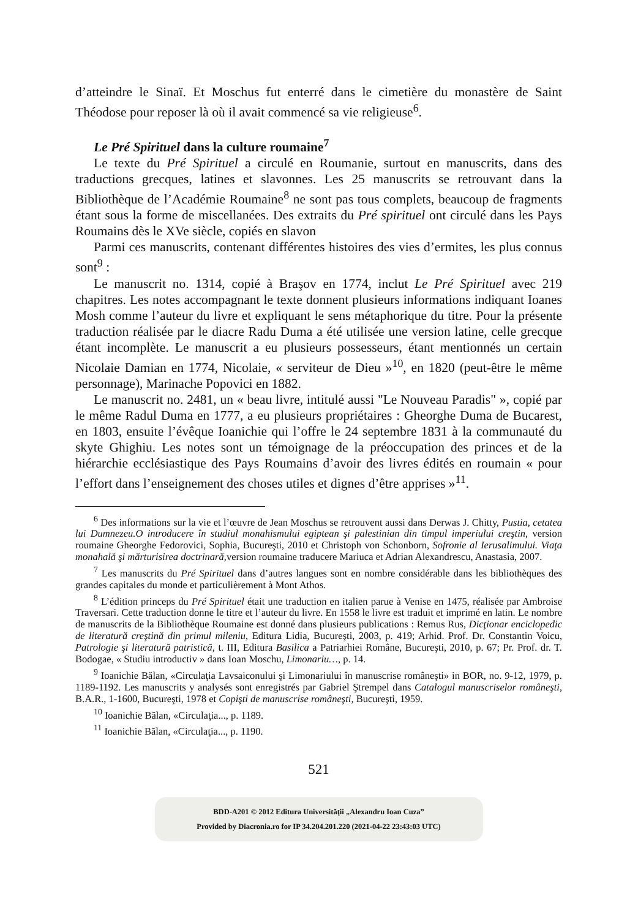d’atteindre le Sinaï. Et Moschus fut enterré dans le cimetière du monastère de Saint Théodose pour reposer là où il avait commencé sa vie religieuse<sup>6</sup>.
Le Pré Spirituel dans la culture roumaine<sup>7</sup>
Le texte du Pré Spirituel a circulé en Roumanie, surtout en manuscrits, dans des traductions grecques, latines et slavonnes. Les 25 manuscrits se retrouvant dans la Bibliothèque de l’Académie Roumaine<sup>8</sup> ne sont pas tous complets, beaucoup de fragments étant sous la forme de miscellanées. Des extraits du Pré spirituel ont circulé dans les Pays Roumains dès le XVe siècle, copiés en slavon
Parmi ces manuscrits, contenant différentes histoires des vies d’ermites, les plus connus sont<sup>9</sup> :
Le manuscrit no. 1314, copié à Braşov en 1774, inclut Le Pré Spirituel avec 219 chapitres. Les notes accompagnant le texte donnent plusieurs informations indiquant Ioanes Mosh comme l’auteur du livre et expliquant le sens métaphorique du titre. Pour la présente traduction réalisée par le diacre Radu Duma a été utilisée une version latine, celle grecque étant incomplète. Le manuscrit a eu plusieurs possesseurs, étant mentionnés un certain Nicolaie Damian en 1774, Nicolaie, « serviteur de Dieu »<sup>10</sup>, en 1820 (peut-être le même personnage), Marinache Popovici en 1882.
Le manuscrit no. 2481, un « beau livre, intitulé aussi "Le Nouveau Paradis" », copié par le même Radul Duma en 1777, a eu plusieurs propriétaires : Gheorghe Duma de Bucarest, en 1803, ensuite l’évêque Ioanichie qui l’offre le 24 septembre 1831 à la communauté du skyte Ghighiu. Les notes sont un témoignage de la préoccupation des princes et de la hiérarchie ecclésiastique des Pays Roumains d’avoir des livres édités en roumain « pour l’effort dans l’enseignement des choses utiles et dignes d’être apprises »<sup>11</sup>.
<sup>6</sup> Des informations sur la vie et l’œuvre de Jean Moschus se retrouvent aussi dans Derwas J. Chitty, Pustia, cetatea lui Dumnezeu.O introducere în studiul monahismului egiptean şi palestinian din timpul imperiului creştin, version roumaine Gheorghe Fedorovici, Sophia, Bucureşti, 2010 et Christoph von Schonborn, Sofronie al Ierusalimului. Viaţa monahală şi mărturisirea doctrinară, version roumaine traducere Mariuca et Adrian Alexandrescu, Anastasia, 2007.
<sup>7</sup> Les manuscrits du Pré Spirituel dans d’autres langues sont en nombre considérable dans les bibliothèques des grandes capitales du monde et particulièrement à Mont Athos.
<sup>8</sup> L’édition princeps du Pré Spirituel était une traduction en italien parue à Venise en 1475, réalisée par Ambroise Traversari. Cette traduction donne le titre et l’auteur du livre. En 1558 le livre est traduit et imprimé en latin. Le nombre de manuscrits de la Bibliothèque Roumaine est donné dans plusieurs publications : Remus Rus, Dicţionar enciclopedic de literatură creştină din primul mileniu, Editura Lidia, Bucureşti, 2003, p. 419; Arhid. Prof. Dr. Constantin Voicu, Patrologie şi literatură patristică, t. III, Editura Basilica a Patriarhiei Române, Bucureşti, 2010, p. 67; Pr. Prof. dr. T. Bodogae, « Studiu introductiv » dans Ioan Moschu, Limonariu…, p. 14.
<sup>9</sup> Ioanichie Bălan, «Circulaţia Lavsaiconului şi Limonariului în manuscrise româneşti» in BOR, no. 9-12, 1979, p. 1189-1192. Les manuscrits y analysés sont enregistrés par Gabriel Ştrempel dans Catalogul manuscriselor româneşti, B.A.R., 1-1600, Bucureşti, 1978 et Copişti de manuscrise româneşti, Bucureşti, 1959.
<sup>10</sup> Ioanichie Bălan, «Circulaţia..., p. 1189.
<sup>11</sup> Ioanichie Bălan, «Circulaţia..., p. 1190.
521
BDD-A201 © 2012 Editura Universităţii „Alexandru Ioan Cuza”
Provided by Diacronia.ro for IP 34.204.201.220 (2021-04-22 23:43:03 UTC)